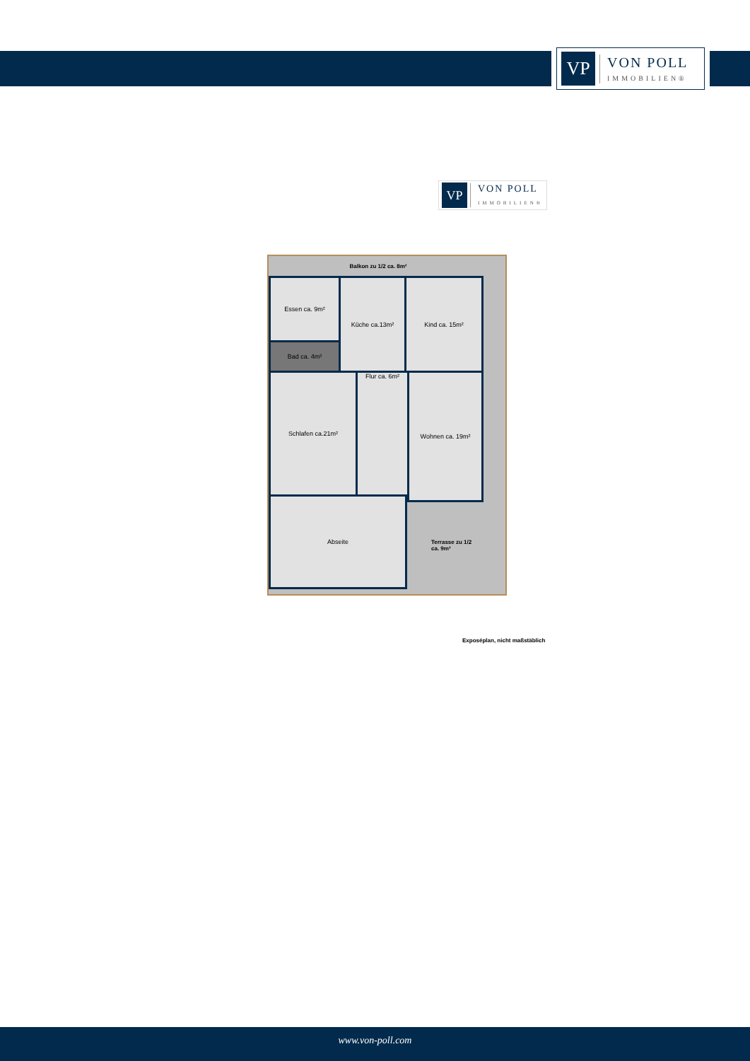VP
VON POLL
IMMOBILIEN®
VP
VON POLL
IMMOBILIEN®
Balkon zu 1/2 ca. 8m²
Essen ca. 9m²
Bad ca. 4m²
Küche ca.13m² Kind ca. 15m²
Schlafen ca.21m² Flur ca. 6m² Wohnen ca. 19m²
Abseite
Terrasse zu 1/2
ca. 9m²
Exposéplan, nicht maßstäblich
www.von-poll.com